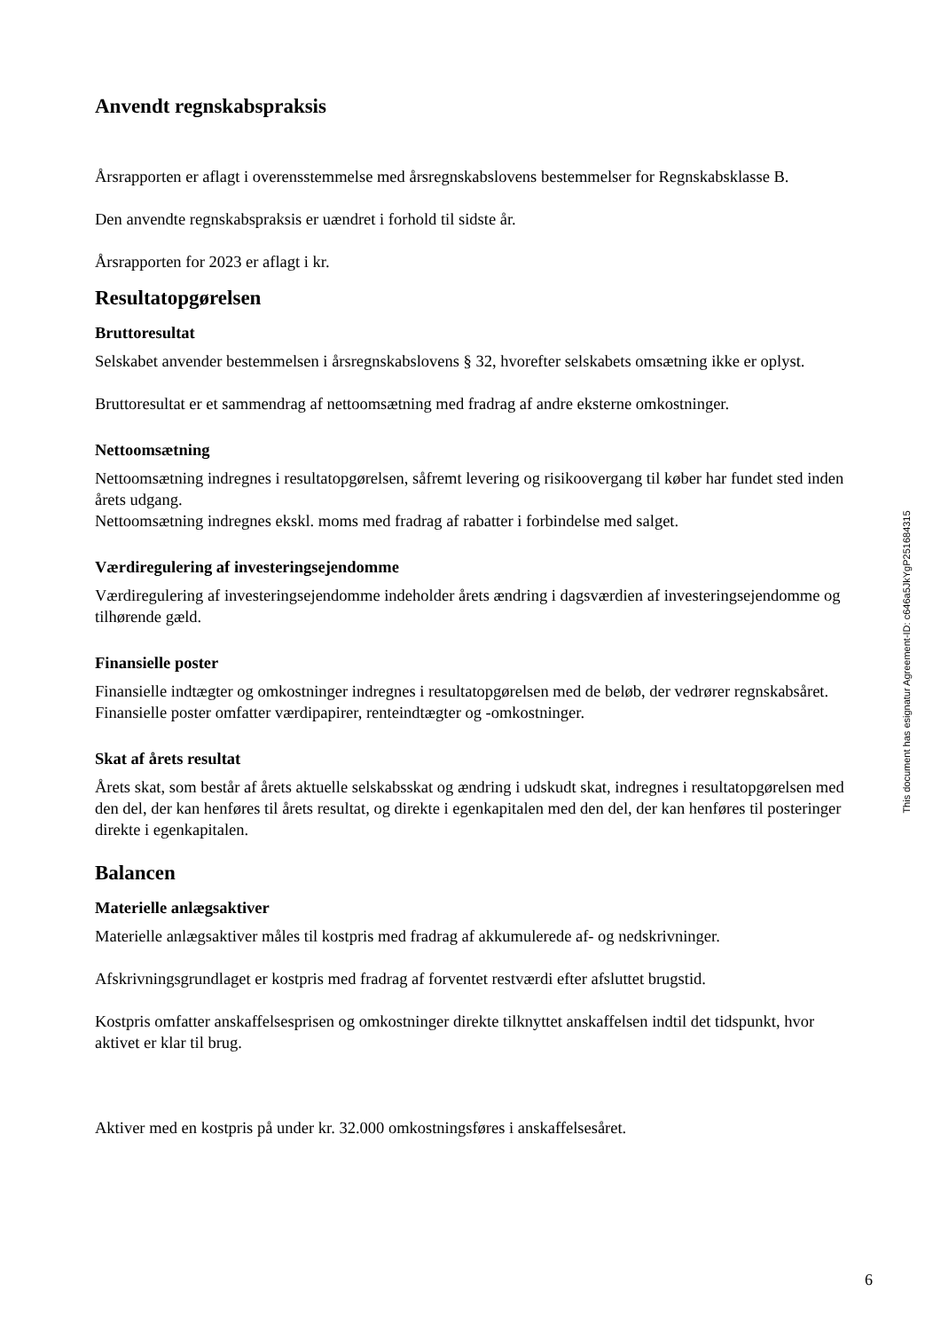Anvendt regnskabspraksis
Årsrapporten er aflagt i overensstemmelse med årsregnskabslovens bestemmelser for Regnskabsklasse B.
Den anvendte regnskabspraksis er uændret i forhold til sidste år.
Årsrapporten for 2023 er aflagt i kr.
Resultatopgørelsen
Bruttoresultat
Selskabet anvender bestemmelsen i årsregnskabslovens § 32, hvorefter selskabets omsætning ikke er oplyst.
Bruttoresultat er et sammendrag af nettoomsætning med fradrag af andre eksterne omkostninger.
Nettoomsætning
Nettoomsætning indregnes i resultatopgørelsen, såfremt levering og risikoovergang til køber har fundet sted inden årets udgang.
Nettoomsætning indregnes ekskl. moms med fradrag af rabatter i forbindelse med salget.
Værdiregulering af investeringsejendomme
Værdiregulering af investeringsejendomme indeholder årets ændring i dagsværdien af investeringsejendomme og tilhørende gæld.
Finansielle poster
Finansielle indtægter og omkostninger indregnes i resultatopgørelsen med de beløb, der vedrører regnskabsåret. Finansielle poster omfatter værdipapirer, renteindtægter og -omkostninger.
Skat af årets resultat
Årets skat, som består af årets aktuelle selskabsskat og ændring i udskudt skat, indregnes i resultatopgørelsen med den del, der kan henføres til årets resultat, og direkte i egenkapitalen med den del, der kan henføres til posteringer direkte i egenkapitalen.
Balancen
Materielle anlægsaktiver
Materielle anlægsaktiver måles til kostpris med fradrag af akkumulerede af- og nedskrivninger.
Afskrivningsgrundlaget er kostpris med fradrag af forventet restværdi efter afsluttet brugstid.
Kostpris omfatter anskaffelsesprisen og omkostninger direkte tilknyttet anskaffelsen indtil det tidspunkt, hvor aktivet er klar til brug.
Aktiver med en kostpris på under kr. 32.000 omkostningsføres i anskaffelsesåret.
This document has esignatur Agreement-ID: c646a5JkYgP251684315
6